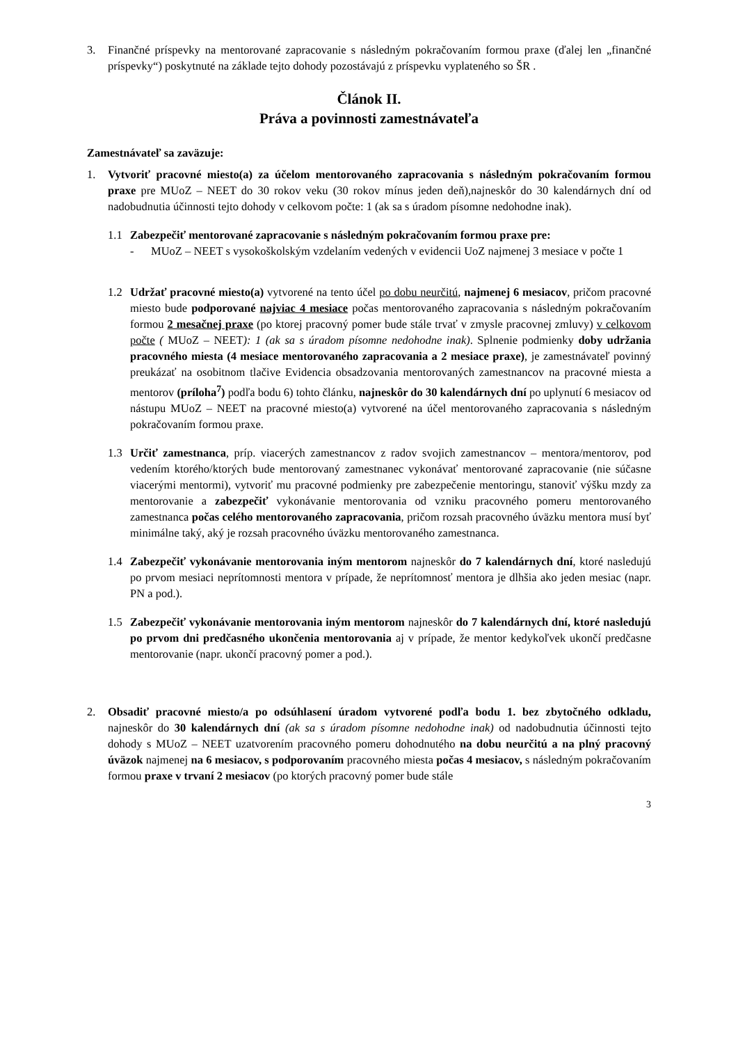3. Finančné príspevky na mentorované zapracovanie s následným pokračovaním formou praxe (ďalej len „finančné príspevky“) poskytnuté na základe tejto dohody pozostávajú z príspevku vyplateného so ŠR .
Článok II.
Práva a povinnosti zamestnávateľa
Zamestnávateľ sa zaväzuje:
1. Vytvoriť pracovné miesto(a) za účelom mentorovaného zapracovania s následným pokračovaním formou praxe pre MUoZ – NEET do 30 rokov veku (30 rokov mínus jeden deň),najneskôr do 30 kalendárnych dní od nadobudnutia účinnosti tejto dohody v celkovom počte: 1 (ak sa s úradom písomne nedohodne inak).
1.1 Zabezpečiť mentorované zapracovanie s následným pokračovaním formou praxe pre:
- MUoZ – NEET s vysokoškolským vzdelaním vedených v evidencii UoZ najmenej 3 mesiace v počte 1
1.2 Udržať pracovné miesto(a) vytvorené na tento účel po dobu neurčitú, najmenej 6 mesiacov, pričom pracovné miesto bude podporované najviac 4 mesiace počas mentorovaného zapracovania s následným pokračovaním formou 2 mesačnej praxe (po ktorej pracovný pomer bude stále trvať v zmysle pracovnej zmluvy) v celkovom počte ( MUoZ – NEET): 1 (ak sa s úradom písomne nedohodne inak). Splnenie podmienky doby udržania pracovného miesta (4 mesiace mentorovaného zapracovania a 2 mesiace praxe), je zamestnávateľ povinný preukázať na osobitnom tlačive Evidencia obsadzovania mentorovaných zamestnancov na pracovné miesta a mentorov (príloha<sup>7</sup>) podľa bodu 6) tohto článku, najneskôr do 30 kalendárnych dní po uplynutí 6 mesiacov od nástupu MUoZ – NEET na pracovné miesto(a) vytvorené na účel mentorovaného zapracovania s následným pokračovaním formou praxe.
1.3 Určiť zamestnanca, príp. viacerých zamestnancov z radov svojich zamestnancov – mentora/mentorov, pod vedením ktorého/ktorých bude mentorovaný zamestnanec vykonávať mentorované zapracovanie (nie súčasne viacerými mentormi), vytvoriť mu pracovné podmienky pre zabezpečenie mentoringu, stanoviť výšku mzdy za mentorovanie a zabezpečiť vykonávanie mentorovania od vzniku pracovného pomeru mentorovaného zamestnanca počas celého mentorovaného zapracovania, pričom rozsah pracovného úväzku mentora musí byť minimálne taký, aký je rozsah pracovného úväzku mentorovaného zamestnanca.
1.4 Zabezpečiť vykonávanie mentorovania iným mentorom najneskôr do 7 kalendárnych dní, ktoré nasledujú po prvom mesiaci neprítomnosti mentora v prípade, že neprítomnosť mentora je dlhšia ako jeden mesiac (napr. PN a pod.).
1.5 Zabezpečiť vykonávanie mentorovania iným mentorom najneskôr do 7 kalendárnych dní, ktoré nasledujú po prvom dni predčasného ukončenia mentorovania aj v prípade, že mentor kedykoľvek ukončí predčasne mentorovanie (napr. ukončí pracovný pomer a pod.).
2. Obsadiť pracovné miesto/a po odsúhlasení úradom vytvorené podľa bodu 1. bez zbytočného odkladu, najneskôr do 30 kalendárnych dní (ak sa s úradom písomne nedohodne inak) od nadobudnutia účinnosti tejto dohody s MUoZ – NEET uzatvorením pracovného pomeru dohodnutého na dobu neurčitú a na plný pracovný úväzok najmenej na 6 mesiacov, s podporovaním pracovného miesta počas 4 mesiacov, s následným pokračovaním formou praxe v trvaní 2 mesiacov (po ktorých pracovný pomer bude stále
3